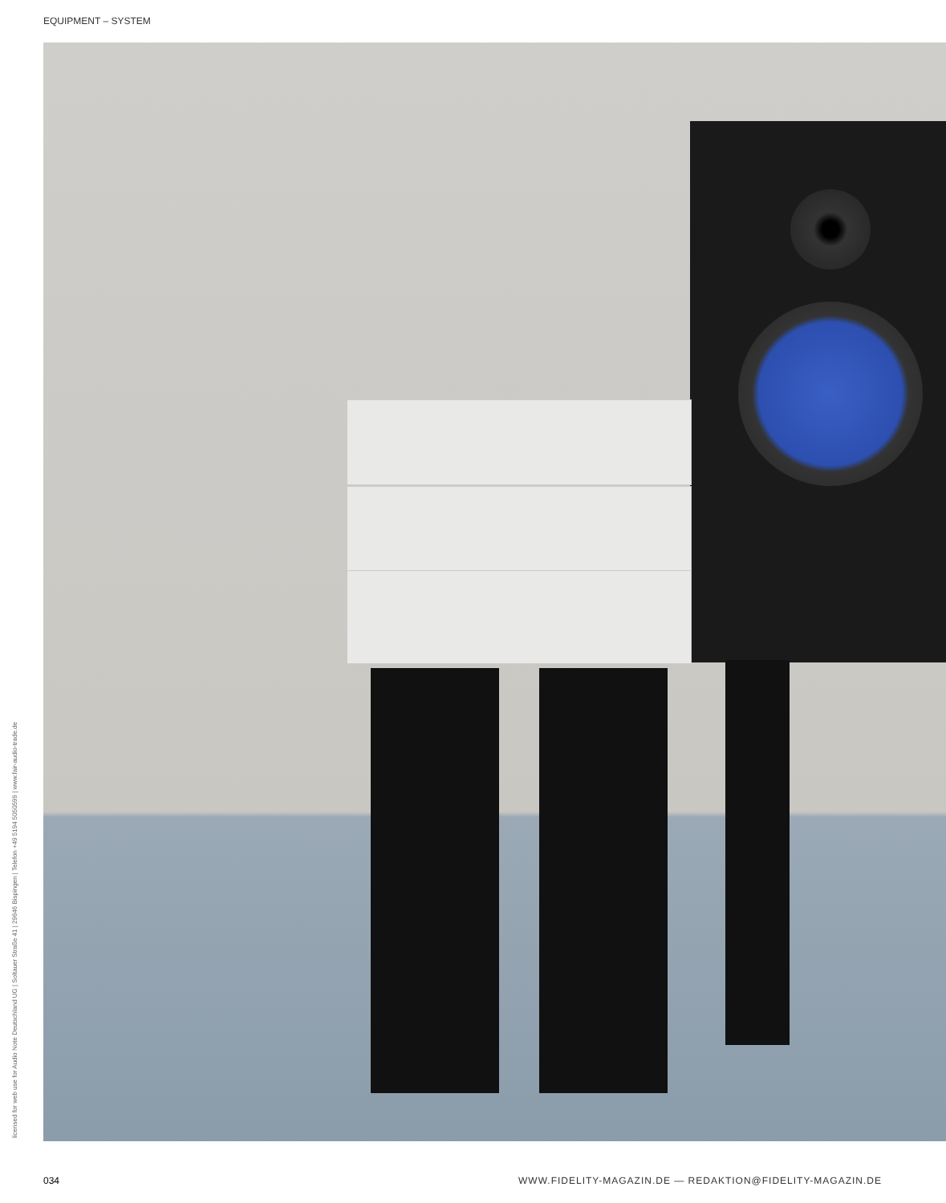EQUIPMENT – SYSTEM
licensed for web use for Audio Note Deutschland UG | Soltauer Straße 41 | 29646 Bispingen | Telefon +49 5194 5050599 | www.fair-audio-trade.de
034
WWW.FIDELITY-MAGAZIN.DE — REDAKTION@FIDELITY-MAGAZIN.DE